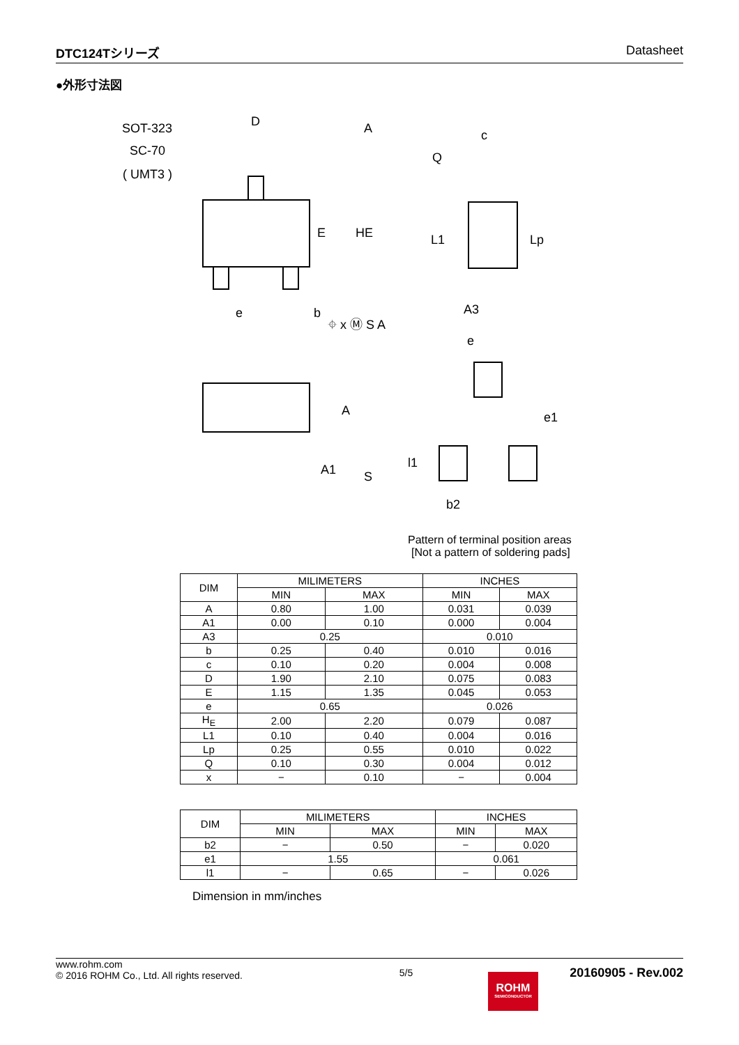DTC124Tシリーズ Datasheet
●外形寸法図
SOT-323
SC-70
( UMT3 )
D
A
E
HE
e
b
⌖ x Ⓜ S A
c
Q
L1
Lp
A3
A
A1
S
e
e1
l1
b2
Pattern of terminal position areas
[Not a pattern of soldering pads]
| DIM | MILIMETERS | | INCHES | |
| --- | --- | --- | --- | --- |
| | MIN | MAX | MIN | MAX |
| A | 0.80 | 1.00 | 0.031 | 0.039 |
| A1 | 0.00 | 0.10 | 0.000 | 0.004 |
| A3 | 0.25 | | 0.010 | |
| b | 0.25 | 0.40 | 0.010 | 0.016 |
| c | 0.10 | 0.20 | 0.004 | 0.008 |
| D | 1.90 | 2.10 | 0.075 | 0.083 |
| E | 1.15 | 1.35 | 0.045 | 0.053 |
| e | 0.65 | | 0.026 | |
| H<sub>E</sub> | 2.00 | 2.20 | 0.079 | 0.087 |
| L1 | 0.10 | 0.40 | 0.004 | 0.016 |
| Lp | 0.25 | 0.55 | 0.010 | 0.022 |
| Q | 0.10 | 0.30 | 0.004 | 0.012 |
| x | − | 0.10 | − | 0.004 |
| DIM | MILIMETERS | | INCHES | |
| --- | --- | --- | --- | --- |
| | MIN | MAX | MIN | MAX |
| b2 | − | 0.50 | − | 0.020 |
| e1 | 1.55 | | 0.061 | |
| l1 | − | 0.65 | − | 0.026 |
Dimension in mm/inches
www.rohm.com
© 2016 ROHM Co., Ltd. All rights reserved.
5/5
20160905 - Rev.002
ROHM
SEMICONDUCTOR